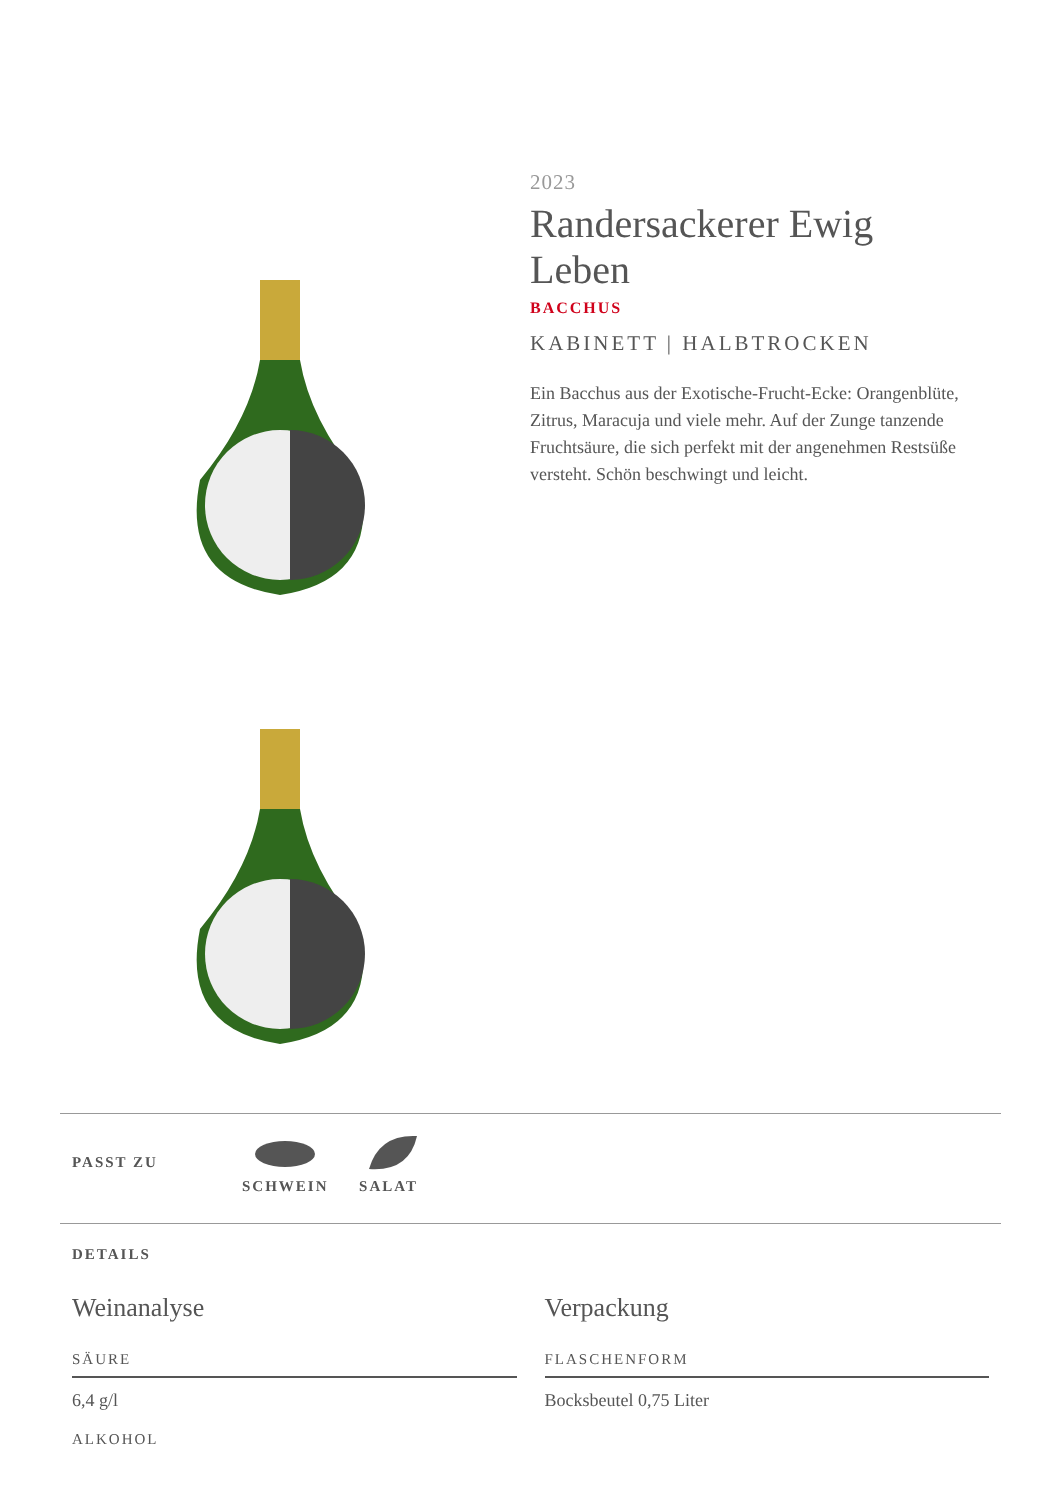2023
Randersackerer Ewig Leben
BACCHUS
KABINETT | HALBTROCKEN
Ein Bacchus aus der Exotische-Frucht-Ecke: Orangenblüte, Zitrus, Maracuja und viele mehr. Auf der Zunge tanzende Fruchtsäure, die sich perfekt mit der angenehmen Restsüße versteht. Schön beschwingt und leicht.
PASST ZU
SCHWEIN
SALAT
DETAILS
Weinanalyse
SÄURE
6,4 g/l
ALKOHOL
Verpackung
FLASCHENFORM
Bocksbeutel 0,75 Liter